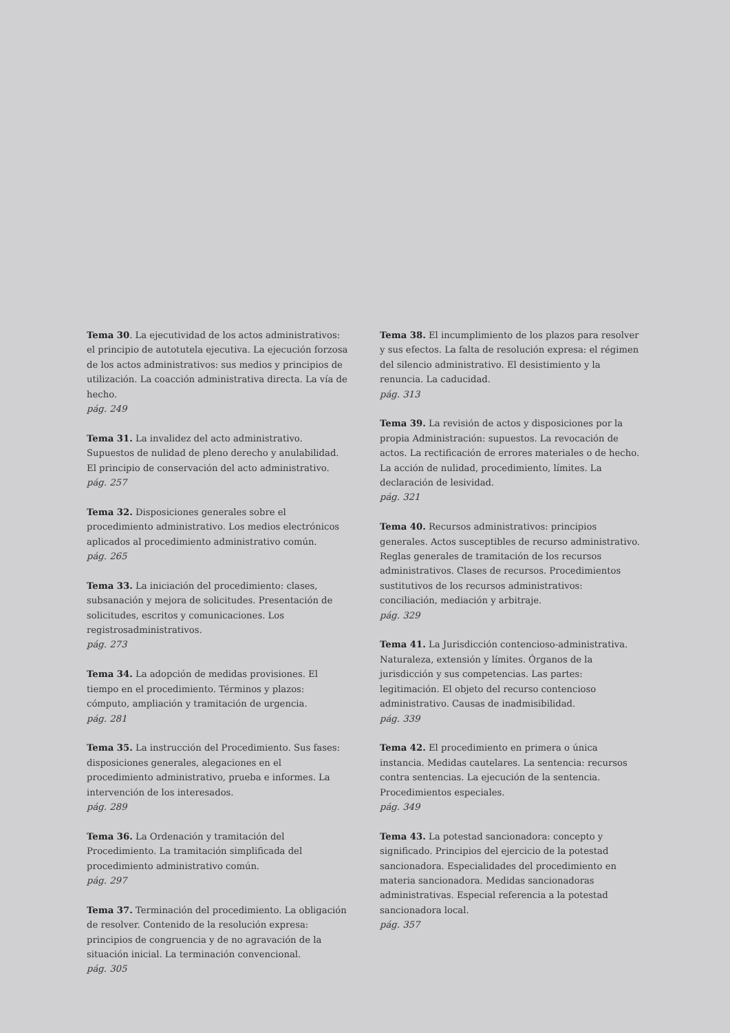Tema 30. La ejecutividad de los actos administrativos: el principio de autotutela ejecutiva. La ejecución forzosa de los actos administrativos: sus medios y principios de utilización. La coacción administrativa directa. La vía de hecho.
pág. 249
Tema 31. La invalidez del acto administrativo. Supuestos de nulidad de pleno derecho y anulabilidad. El principio de conservación del acto administrativo.
pág. 257
Tema 32. Disposiciones generales sobre el procedimiento administrativo. Los medios electrónicos aplicados al procedimiento administrativo común.
pág. 265
Tema 33. La iniciación del procedimiento: clases, subsanación y mejora de solicitudes. Presentación de solicitudes, escritos y comunicaciones. Los registrosadministrativos.
pág. 273
Tema 34. La adopción de medidas provisiones. El tiempo en el procedimiento. Términos y plazos: cómputo, ampliación y tramitación de urgencia.
pág. 281
Tema 35. La instrucción del Procedimiento. Sus fases: disposiciones generales, alegaciones en el procedimiento administrativo, prueba e informes. La intervención de los interesados.
pág. 289
Tema 36. La Ordenación y tramitación del Procedimiento. La tramitación simplificada del procedimiento administrativo común.
pág. 297
Tema 37. Terminación del procedimiento. La obligación de resolver. Contenido de la resolución expresa: principios de congruencia y de no agravación de la situación inicial. La terminación convencional.
pág. 305
Tema 38. El incumplimiento de los plazos para resolver y sus efectos. La falta de resolución expresa: el régimen del silencio administrativo. El desistimiento y la renuncia. La caducidad.
pág. 313
Tema 39. La revisión de actos y disposiciones por la propia Administración: supuestos. La revocación de actos. La rectificación de errores materiales o de hecho. La acción de nulidad, procedimiento, límites. La declaración de lesividad.
pág. 321
Tema 40. Recursos administrativos: principios generales. Actos susceptibles de recurso administrativo. Reglas generales de tramitación de los recursos administrativos. Clases de recursos. Procedimientos sustitutivos de los recursos administrativos: conciliación, mediación y arbitraje.
pág. 329
Tema 41. La Jurisdicción contencioso-administrativa. Naturaleza, extensión y límites. Órganos de la jurisdicción y sus competencias. Las partes: legitimación. El objeto del recurso contencioso administrativo. Causas de inadmisibilidad.
pág. 339
Tema 42. El procedimiento en primera o única instancia. Medidas cautelares. La sentencia: recursos contra sentencias. La ejecución de la sentencia. Procedimientos especiales.
pág. 349
Tema 43. La potestad sancionadora: concepto y significado. Principios del ejercicio de la potestad sancionadora. Especialidades del procedimiento en materia sancionadora. Medidas sancionadoras administrativas. Especial referencia a la potestad sancionadora local.
pág. 357